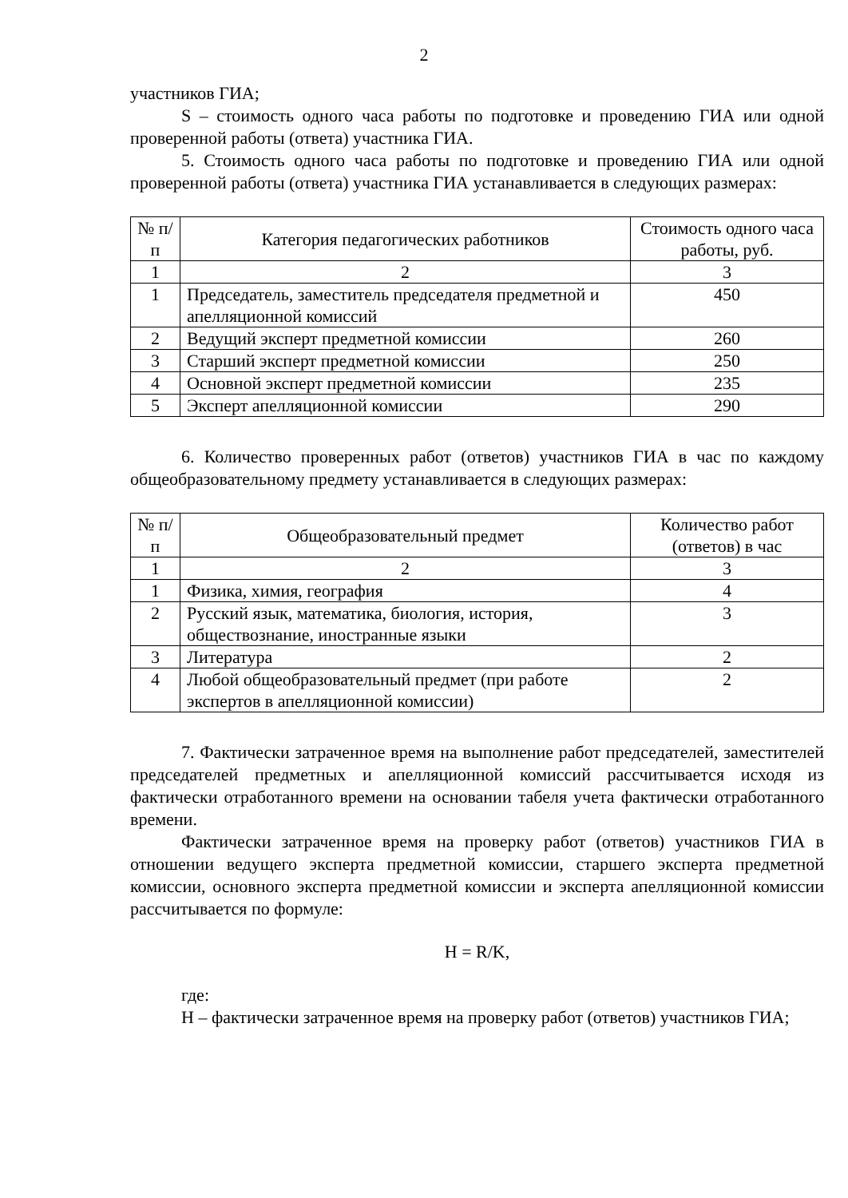2
участников ГИА;
S – стоимость одного часа работы по подготовке и проведению ГИА или одной проверенной работы (ответа) участника ГИА.
5. Стоимость одного часа работы по подготовке и проведению ГИА или одной проверенной работы (ответа) участника ГИА устанавливается в следующих размерах:
| № п/п | Категория педагогических работников | Стоимость одного часа работы, руб. |
| --- | --- | --- |
| 1 | 2 | 3 |
| 1 | Председатель, заместитель председателя предметной и апелляционной комиссий | 450 |
| 2 | Ведущий эксперт предметной комиссии | 260 |
| 3 | Старший эксперт предметной комиссии | 250 |
| 4 | Основной эксперт предметной комиссии | 235 |
| 5 | Эксперт апелляционной комиссии | 290 |
6. Количество проверенных работ (ответов) участников ГИА в час по каждому общеобразовательному предмету устанавливается в следующих размерах:
| № п/п | Общеобразовательный предмет | Количество работ (ответов) в час |
| --- | --- | --- |
| 1 | 2 | 3 |
| 1 | Физика, химия, география | 4 |
| 2 | Русский язык, математика, биология, история, обществознание, иностранные языки | 3 |
| 3 | Литература | 2 |
| 4 | Любой общеобразовательный предмет (при работе экспертов в апелляционной комиссии) | 2 |
7. Фактически затраченное время на выполнение работ председателей, заместителей председателей предметных и апелляционной комиссий рассчитывается исходя из фактически отработанного времени на основании табеля учета фактически отработанного времени.
Фактически затраченное время на проверку работ (ответов) участников ГИА в отношении ведущего эксперта предметной комиссии, старшего эксперта предметной комиссии, основного эксперта предметной комиссии и эксперта апелляционной комиссии рассчитывается по формуле:
H = R/K,
где:
H – фактически затраченное время на проверку работ (ответов) участников ГИА;